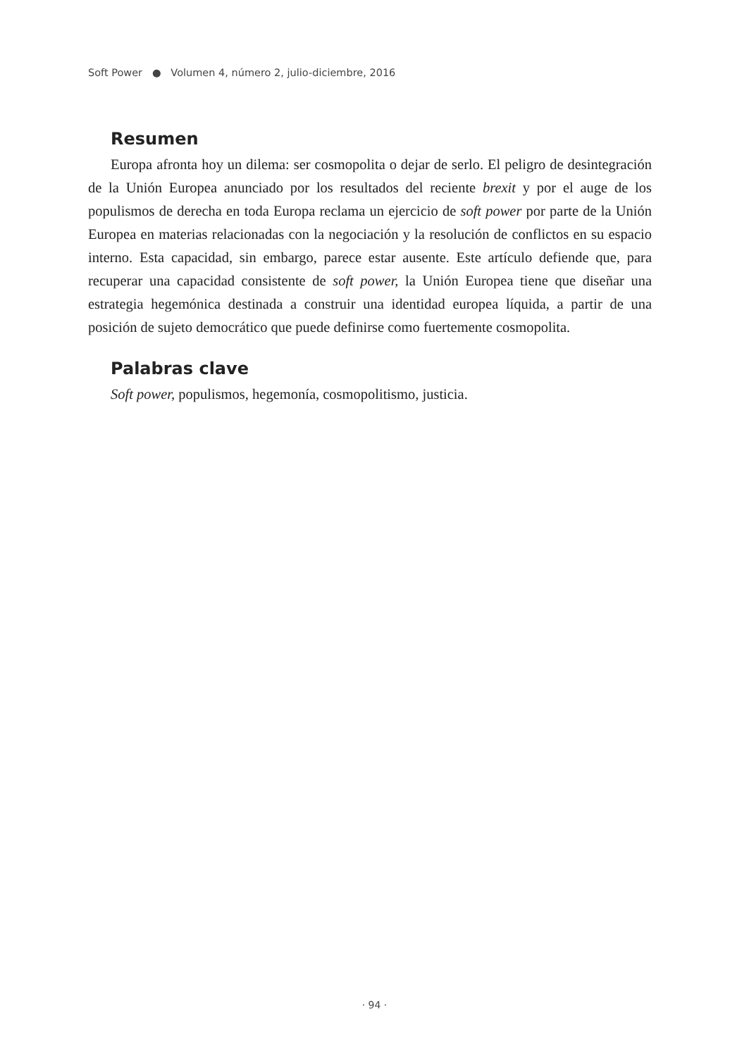Soft Power ● Volumen 4, número 2, julio-diciembre, 2016
Resumen
Europa afronta hoy un dilema: ser cosmopolita o dejar de serlo. El peligro de desintegración de la Unión Europea anunciado por los resultados del reciente brexit y por el auge de los populismos de derecha en toda Europa reclama un ejercicio de soft power por parte de la Unión Europea en materias relacionadas con la negociación y la resolución de conflictos en su espacio interno. Esta capacidad, sin embargo, parece estar ausente. Este artículo defiende que, para recuperar una capacidad consistente de soft power, la Unión Europea tiene que diseñar una estrategia hegemónica destinada a construir una identidad europea líquida, a partir de una posición de sujeto democrático que puede definirse como fuertemente cosmopolita.
Palabras clave
Soft power, populismos, hegemonía, cosmopolitismo, justicia.
· 94 ·